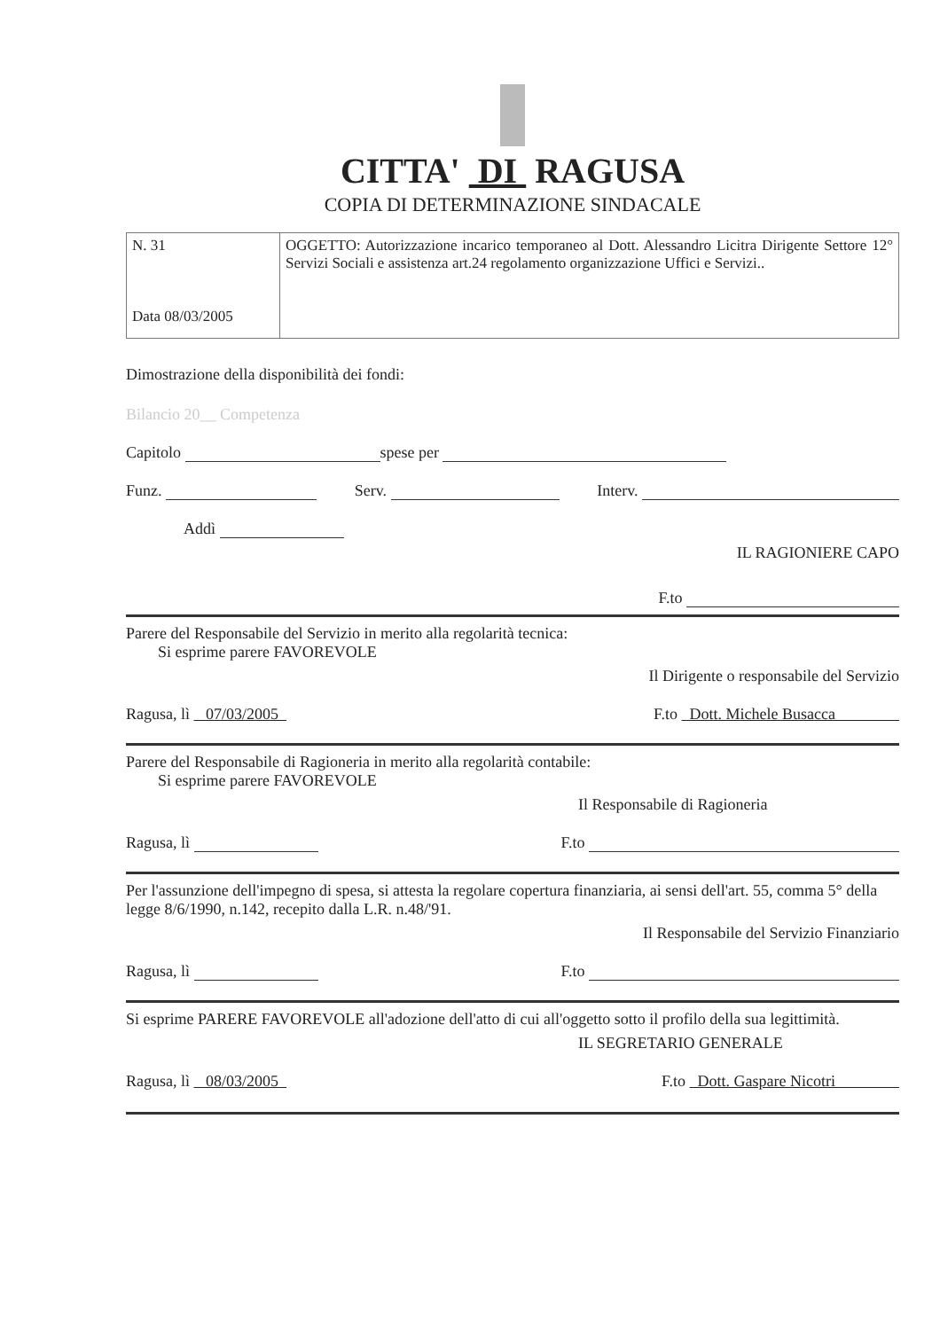CITTA' DI RAGUSA
COPIA DI DETERMINAZIONE SINDACALE
| N. 31 Data 08/03/2005 | OGGETTO: Autorizzazione incarico temporaneo al Dott. Alessandro Licitra Dirigente Settore 12° Servizi Sociali e assistenza art.24 regolamento organizzazione Uffici e Servizi.. |
Dimostrazione della disponibilità dei fondi:
Bilancio 20__ Competenza
Capitolo spese per
Funz. Serv. Interv.
Addì
IL RAGIONIERE CAPO
F.to
Parere del Responsabile del Servizio in merito alla regolarità tecnica:
Si esprime parere FAVOREVOLE
Il Dirigente o responsabile del Servizio
Ragusa, lì 07/03/2005 F.to Dott. Michele Busacca
Parere del Responsabile di Ragioneria in merito alla regolarità contabile:
Si esprime parere FAVOREVOLE
Il Responsabile di Ragioneria
Ragusa, lì F.to
Per l'assunzione dell'impegno di spesa, si attesta la regolare copertura finanziaria, ai sensi dell'art. 55, comma 5° della legge 8/6/1990, n.142, recepito dalla L.R. n.48/'91.
Il Responsabile del Servizio Finanziario
Ragusa, lì F.to
Si esprime PARERE FAVOREVOLE all'adozione dell'atto di cui all'oggetto sotto il profilo della sua legittimità.
IL SEGRETARIO GENERALE
Ragusa, lì 08/03/2005 F.to Dott. Gaspare Nicotri